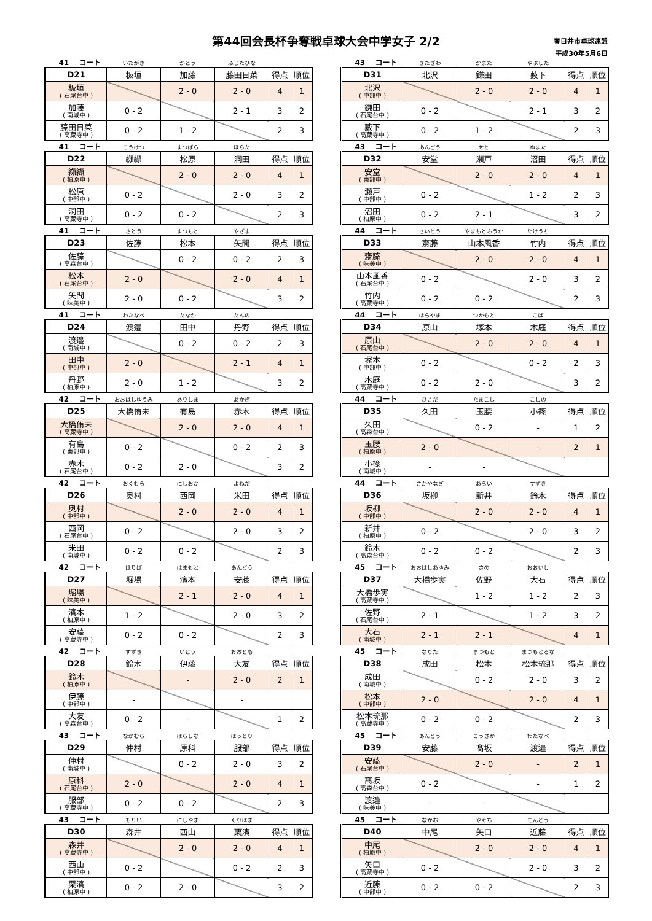第44回会長杯争奪戦卓球大会中学女子 2/2
春日井市卓球連盟
平成30年5月6日
| 41 コート | いたがき | かとう | ふじたひな | | |
| D21 | 板垣 | 加藤 | 藤田日菜 | 得点 | 順位 |
| 板垣 ( 石尾台中 ) | | 2 - 0 | 2 - 0 | 4 | 1 |
| 加藤 ( 南城中 ) | 0 - 2 | | 2 - 1 | 3 | 2 |
| 藤田日菜 ( 高蔵寺中 ) | 0 - 2 | 1 - 2 | | 2 | 3 |
| 41 コート | こうけつ | まつばら | ほらた | | |
| D22 | 纐纈 | 松原 | 洞田 | 得点 | 順位 |
| 纐纈 ( 柏原中 ) | | 2 - 0 | 2 - 0 | 4 | 1 |
| 松原 ( 中部中 ) | 0 - 2 | | 2 - 0 | 3 | 2 |
| 洞田 ( 高蔵寺中 ) | 0 - 2 | 0 - 2 | | 2 | 3 |
| 41 コート | さとう | まつもと | やざま | | |
| D23 | 佐藤 | 松本 | 矢間 | 得点 | 順位 |
| 佐藤 ( 高森台中 ) | | 0 - 2 | 0 - 2 | 2 | 3 |
| 松本 ( 石尾台中 ) | 2 - 0 | | 2 - 0 | 4 | 1 |
| 矢間 ( 味美中 ) | 2 - 0 | 0 - 2 | | 3 | 2 |
| 41 コート | わたなべ | たなか | たんの | | |
| D24 | 渡邉 | 田中 | 丹野 | 得点 | 順位 |
| 渡邉 ( 南城中 ) | | 0 - 2 | 0 - 2 | 2 | 3 |
| 田中 ( 中部中 ) | 2 - 0 | | 2 - 1 | 4 | 1 |
| 丹野 ( 柏原中 ) | 2 - 0 | 1 - 2 | | 3 | 2 |
| 42 コート | おおはしゆうみ | ありしま | あかぎ | | |
| D25 | 大橋侑未 | 有島 | 赤木 | 得点 | 順位 |
| 大橋侑未 ( 高蔵寺中 ) | | 2 - 0 | 2 - 0 | 4 | 1 |
| 有島 ( 東部中 ) | 0 - 2 | | 0 - 2 | 2 | 3 |
| 赤木 ( 石尾台中 ) | 0 - 2 | 2 - 0 | | 3 | 2 |
| 42 コート | おくむら | にしおか | よねだ | | |
| D26 | 奥村 | 西岡 | 米田 | 得点 | 順位 |
| 奥村 ( 中部中 ) | | 2 - 0 | 2 - 0 | 4 | 1 |
| 西岡 ( 石尾台中 ) | 0 - 2 | | 2 - 0 | 3 | 2 |
| 米田 ( 南城中 ) | 0 - 2 | 0 - 2 | | 2 | 3 |
| 42 コート | ほりば | はまもと | あんどう | | |
| D27 | 堀場 | 濱本 | 安藤 | 得点 | 順位 |
| 堀場 ( 味美中 ) | | 2 - 1 | 2 - 0 | 4 | 1 |
| 濱本 ( 柏原中 ) | 1 - 2 | | 2 - 0 | 3 | 2 |
| 安藤 ( 高蔵寺中 ) | 0 - 2 | 0 - 2 | | 2 | 3 |
| 42 コート | すずき | いとう | おおとも | | |
| D28 | 鈴木 | 伊藤 | 大友 | 得点 | 順位 |
| 鈴木 ( 柏原中 ) | | - | 2 - 0 | 2 | 1 |
| 伊藤 ( 中部中 ) | - | | - | | |
| 大友 ( 高森台中 ) | 0 - 2 | - | | 1 | 2 |
| 43 コート | なかむら | はらしな | はっとり | | |
| D29 | 仲村 | 原科 | 服部 | 得点 | 順位 |
| 仲村 ( 南城中 ) | | 0 - 2 | 2 - 0 | 3 | 2 |
| 原科 ( 石尾台中 ) | 2 - 0 | | 2 - 0 | 4 | 1 |
| 服部 ( 高蔵寺中 ) | 0 - 2 | 0 - 2 | | 2 | 3 |
| 43 コート | もりい | にしやま | くりはま | | |
| D30 | 森井 | 西山 | 栗濱 | 得点 | 順位 |
| 森井 ( 高蔵寺中 ) | | 2 - 0 | 2 - 0 | 4 | 1 |
| 西山 ( 中部中 ) | 0 - 2 | | 0 - 2 | 2 | 3 |
| 栗濱 ( 柏原中 ) | 0 - 2 | 2 - 0 | | 3 | 2 |
| 43 コート | きたざわ | かまた | やぶした | | |
| D31 | 北沢 | 鎌田 | 藪下 | 得点 | 順位 |
| 北沢 ( 中部中 ) | | 2 - 0 | 2 - 0 | 4 | 1 |
| 鎌田 ( 石尾台中 ) | 0 - 2 | | 2 - 1 | 3 | 2 |
| 藪下 ( 高蔵寺中 ) | 0 - 2 | 1 - 2 | | 2 | 3 |
| 43 コート | あんどう | せと | ぬまた | | |
| D32 | 安堂 | 瀬戸 | 沼田 | 得点 | 順位 |
| 安堂 ( 東部中 ) | | 2 - 0 | 2 - 0 | 4 | 1 |
| 瀬戸 ( 中部中 ) | 0 - 2 | | 1 - 2 | 2 | 3 |
| 沼田 ( 柏原中 ) | 0 - 2 | 2 - 1 | | 3 | 2 |
| 44 コート | さいとう | やまもとふうか | たけうち | | |
| D33 | 齋藤 | 山本風香 | 竹内 | 得点 | 順位 |
| 齋藤 ( 味美中 ) | | 2 - 0 | 2 - 0 | 4 | 1 |
| 山本風香 ( 石尾台中 ) | 0 - 2 | | 2 - 0 | 3 | 2 |
| 竹内 ( 高蔵寺中 ) | 0 - 2 | 0 - 2 | | 2 | 3 |
| 44 コート | はらやま | つかもと | こば | | |
| D34 | 原山 | 塚本 | 木庭 | 得点 | 順位 |
| 原山 ( 石尾台中 ) | | 2 - 0 | 2 - 0 | 4 | 1 |
| 塚本 ( 中部中 ) | 0 - 2 | | 0 - 2 | 2 | 3 |
| 木庭 ( 高蔵寺中 ) | 0 - 2 | 2 - 0 | | 3 | 2 |
| 44 コート | ひさだ | たまこし | こしの | | |
| D35 | 久田 | 玉腰 | 小篠 | 得点 | 順位 |
| 久田 ( 高森台中 ) | | 0 - 2 | - | 1 | 2 |
| 玉腰 ( 柏原中 ) | 2 - 0 | | - | 2 | 1 |
| 小篠 ( 南城中 ) | - | - | | | |
| 44 コート | さかやなぎ | あらい | すずき | | |
| D36 | 坂柳 | 新井 | 鈴木 | 得点 | 順位 |
| 坂柳 ( 中部中 ) | | 2 - 0 | 2 - 0 | 4 | 1 |
| 新井 ( 柏原中 ) | 0 - 2 | | 2 - 0 | 3 | 2 |
| 鈴木 ( 高森台中 ) | 0 - 2 | 0 - 2 | | 2 | 3 |
| 45 コート | おおはしあゆみ | さの | おおいし | | |
| D37 | 大橋歩実 | 佐野 | 大石 | 得点 | 順位 |
| 大橋歩実 ( 高蔵寺中 ) | | 1 - 2 | 1 - 2 | 2 | 3 |
| 佐野 ( 石尾台中 ) | 2 - 1 | | 1 - 2 | 3 | 2 |
| 大石 ( 南城中 ) | 2 - 1 | 2 - 1 | | 4 | 1 |
| 45 コート | なりた | まつもと | まつもとるな | | |
| D38 | 成田 | 松本 | 松本琉那 | 得点 | 順位 |
| 成田 ( 南城中 ) | | 0 - 2 | 2 - 0 | 3 | 2 |
| 松本 ( 中部中 ) | 2 - 0 | | 2 - 0 | 4 | 1 |
| 松本琉那 ( 高蔵寺中 ) | 0 - 2 | 0 - 2 | | 2 | 3 |
| 45 コート | あんどう | こうさか | わたなべ | | |
| D39 | 安藤 | 髙坂 | 渡邉 | 得点 | 順位 |
| 安藤 ( 石尾台中 ) | | 2 - 0 | - | 2 | 1 |
| 髙坂 ( 高森台中 ) | 0 - 2 | | - | 1 | 2 |
| 渡邉 ( 味美中 ) | - | - | | | |
| 45 コート | なかお | やぐち | こんどう | | |
| D40 | 中尾 | 矢口 | 近藤 | 得点 | 順位 |
| 中尾 ( 柏原中 ) | | 2 - 0 | 2 - 0 | 4 | 1 |
| 矢口 ( 高蔵寺中 ) | 0 - 2 | | 2 - 0 | 3 | 2 |
| 近藤 ( 中部中 ) | 0 - 2 | 0 - 2 | | 2 | 3 |